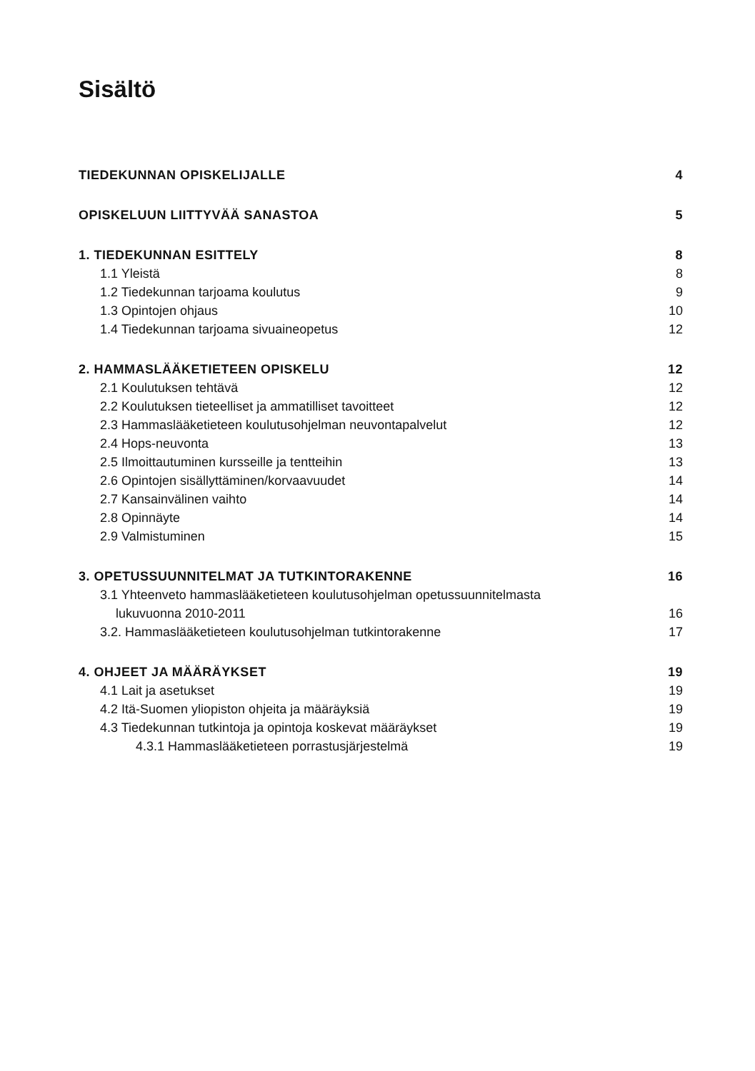Sisältö
TIEDEKUNNAN OPISKELIJALLE 4
OPISKELUUN LIITTYVÄÄ SANASTOA 5
1. TIEDEKUNNAN ESITTELY 8
1.1 Yleistä 8
1.2 Tiedekunnan tarjoama koulutus 9
1.3 Opintojen ohjaus 10
1.4 Tiedekunnan tarjoama sivuaineopetus 12
2. HAMMASLÄÄKETIETEEN OPISKELU 12
2.1 Koulutuksen tehtävä 12
2.2 Koulutuksen tieteelliset ja ammatilliset tavoitteet 12
2.3 Hammaslääketieteen koulutusohjelman neuvontapalvelut 12
2.4 Hops-neuvonta 13
2.5 Ilmoittautuminen kursseille ja tentteihin 13
2.6 Opintojen sisällyttäminen/korvaavuudet 14
2.7 Kansainvälinen vaihto 14
2.8 Opinnäyte 14
2.9 Valmistuminen 15
3. OPETUSSUUNNITELMAT JA TUTKINTORAKENNE 16
3.1 Yhteenveto hammaslääketieteen koulutusohjelman opetussuunnitelmasta
lukuvuonna 2010-2011 16
3.2. Hammaslääketieteen koulutusohjelman tutkintorakenne 17
4. OHJEET JA MÄÄRÄYKSET 19
4.1 Lait ja asetukset 19
4.2 Itä-Suomen yliopiston ohjeita ja määräyksiä 19
4.3 Tiedekunnan tutkintoja ja opintoja koskevat määräykset 19
4.3.1 Hammaslääketieteen porrastusjärjestelmä 19